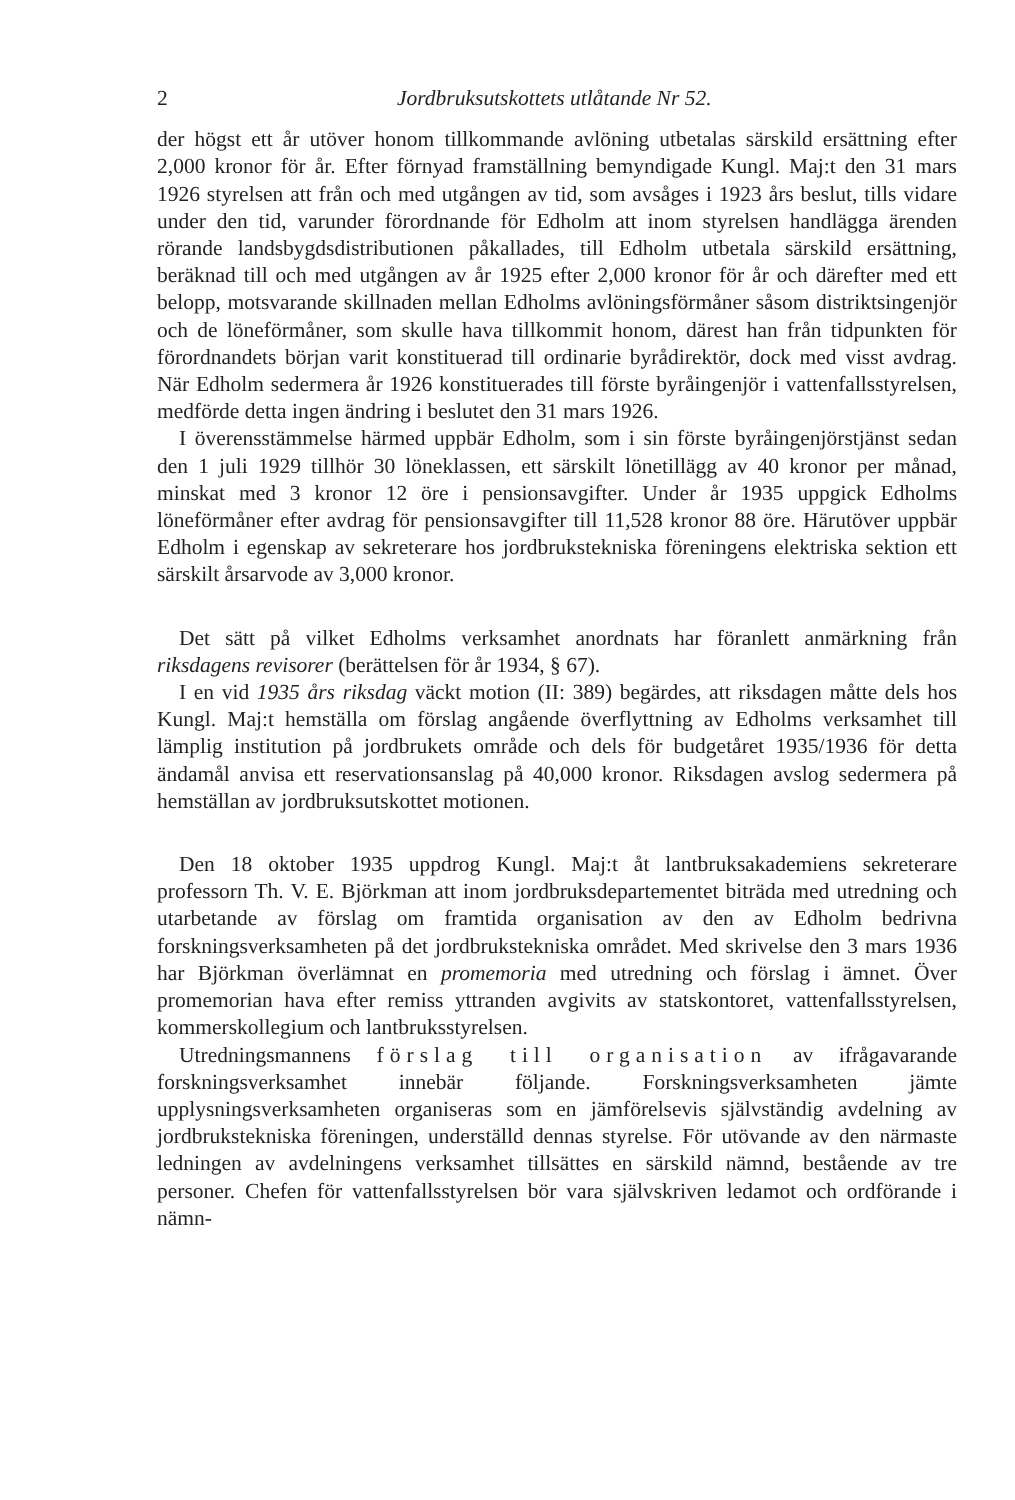2 Jordbruksutskottets utlåtande Nr 52.
der högst ett år utöver honom tillkommande avlöning utbetalas särskild ersättning efter 2,000 kronor för år. Efter förnyad framställning bemyndigade Kungl. Maj:t den 31 mars 1926 styrelsen att från och med utgången av tid, som avsåges i 1923 års beslut, tills vidare under den tid, varunder förordnande för Edholm att inom styrelsen handlägga ärenden rörande landsbygdsdistributionen påkallades, till Edholm utbetala särskild ersättning, beräknad till och med utgången av år 1925 efter 2,000 kronor för år och därefter med ett belopp, motsvarande skillnaden mellan Edholms avlöningsförmåner såsom distriktsingenjör och de löneförmåner, som skulle hava tillkommit honom, därest han från tidpunkten för förordnandets början varit konstituerad till ordinarie byrådirektör, dock med visst avdrag. När Edholm sedermera år 1926 konstituerades till förste byråingenjör i vattenfallsstyrelsen, medförde detta ingen ändring i beslutet den 31 mars 1926.
I överensstämmelse härmed uppbär Edholm, som i sin förste byråingenjörstjänst sedan den 1 juli 1929 tillhör 30 löneklassen, ett särskilt lönetillägg av 40 kronor per månad, minskat med 3 kronor 12 öre i pensionsavgifter. Under år 1935 uppgick Edholms löneförmåner efter avdrag för pensionsavgifter till 11,528 kronor 88 öre. Härutöver uppbär Edholm i egenskap av sekreterare hos jordbrukstekniska föreningens elektriska sektion ett särskilt årsarvode av 3,000 kronor.
Det sätt på vilket Edholms verksamhet anordnats har föranlett anmärkning från riksdagens revisorer (berättelsen för år 1934, § 67).
I en vid 1935 års riksdag väckt motion (II: 389) begärdes, att riksdagen måtte dels hos Kungl. Maj:t hemställa om förslag angående överflyttning av Edholms verksamhet till lämplig institution på jordbrukets område och dels för budgetåret 1935/1936 för detta ändamål anvisa ett reservationsanslag på 40,000 kronor. Riksdagen avslog sedermera på hemställan av jordbruksutskottet motionen.
Den 18 oktober 1935 uppdrog Kungl. Maj:t åt lantbruksakademiens sekreterare professorn Th. V. E. Björkman att inom jordbruksdepartementet biträda med utredning och utarbetande av förslag om framtida organisation av den av Edholm bedrivna forskningsverksamheten på det jordbrukstekniska området. Med skrivelse den 3 mars 1936 har Björkman överlämnat en promemoria med utredning och förslag i ämnet. Över promemorian hava efter remiss yttranden avgivits av statskontoret, vattenfallsstyrelsen, kommerskollegium och lantbruksstyrelsen.
Utredningsmannens förslag till organisation av ifrågavarande forskningsverksamhet innebär följande. Forskningsverksamheten jämte upplysningsverksamheten organiseras som en jämförelsevis självständig avdelning av jordbrukstekniska föreningen, underställd dennas styrelse. För utövande av den närmaste ledningen av avdelningens verksamhet tillsättes en särskild nämnd, bestående av tre personer. Chefen för vattenfallsstyrelsen bör vara självskriven ledamot och ordförande i nämn-